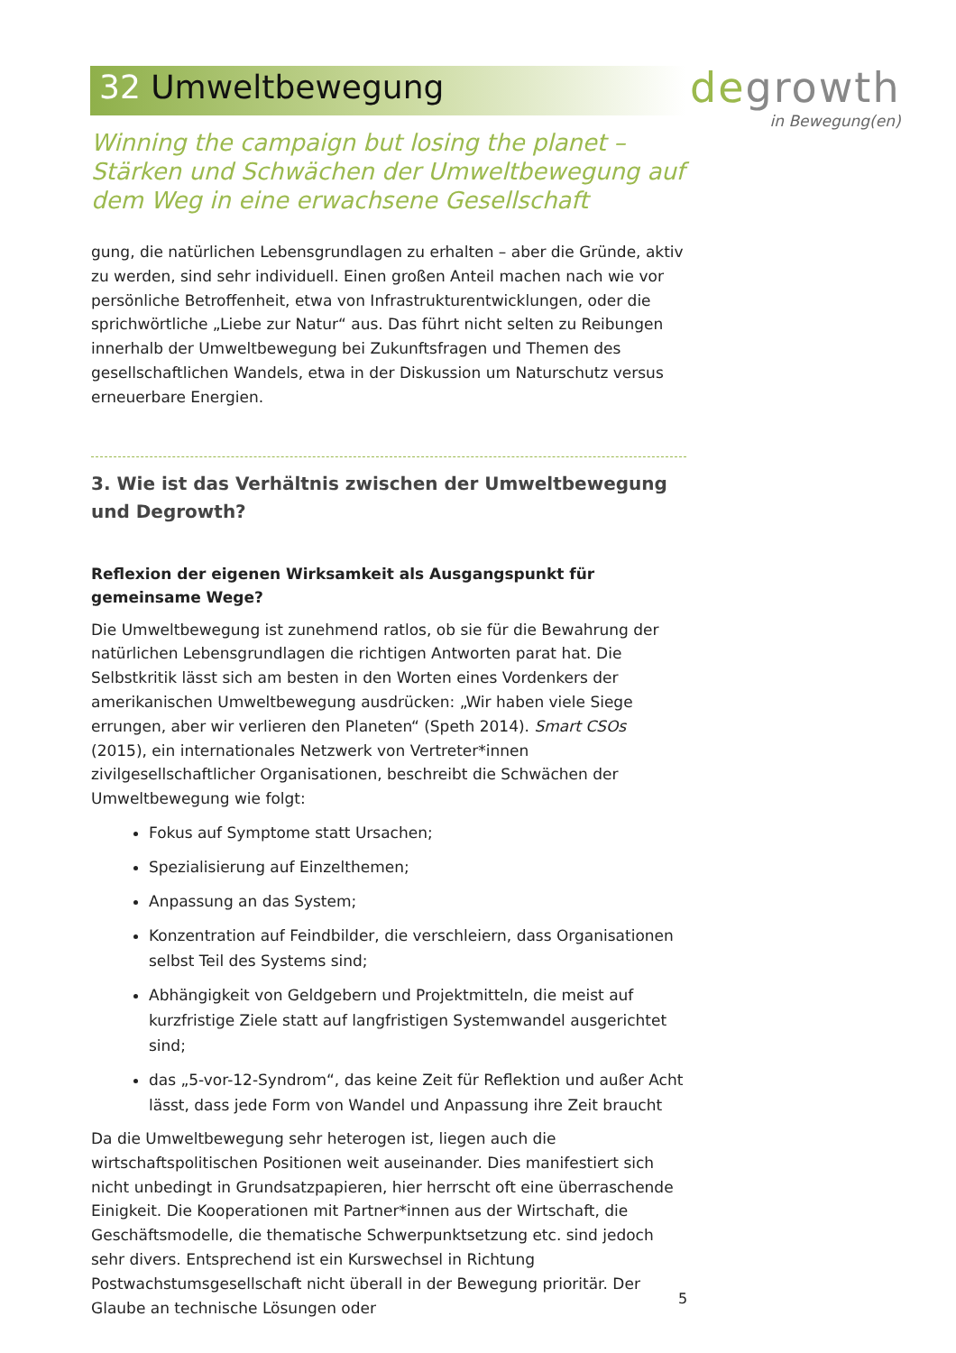32 Umweltbewegung degrowth
in Bewegung(en)
Winning the campaign but losing the planet – Stärken und Schwächen der Umweltbewegung auf dem Weg in eine erwachsene Gesellschaft
gung, die natürlichen Lebensgrundlagen zu erhalten – aber die Gründe, aktiv zu werden, sind sehr individuell. Einen großen Anteil machen nach wie vor persönliche Betroffenheit, etwa von Infrastrukturentwicklungen, oder die sprichwörtliche „Liebe zur Natur“ aus. Das führt nicht selten zu Reibungen innerhalb der Umweltbewegung bei Zukunftsfragen und Themen des gesellschaftlichen Wandels, etwa in der Diskussion um Naturschutz versus erneuerbare Energien.
3. Wie ist das Verhältnis zwischen der Umweltbewegung und Degrowth?
Reflexion der eigenen Wirksamkeit als Ausgangspunkt für gemeinsame Wege?
Die Umweltbewegung ist zunehmend ratlos, ob sie für die Bewahrung der natürlichen Lebensgrundlagen die richtigen Antworten parat hat. Die Selbstkritik lässt sich am besten in den Worten eines Vordenkers der amerikanischen Umweltbewegung ausdrücken: „Wir haben viele Siege errungen, aber wir verlieren den Planeten“ (Speth 2014). Smart CSOs (2015), ein internationales Netzwerk von Vertreter*innen zivilgesellschaftlicher Organisationen, beschreibt die Schwächen der Umweltbewegung wie folgt:
Fokus auf Symptome statt Ursachen;
Spezialisierung auf Einzelthemen;
Anpassung an das System;
Konzentration auf Feindbilder, die verschleiern, dass Organisationen selbst Teil des Systems sind;
Abhängigkeit von Geldgebern und Projektmitteln, die meist auf kurzfristige Ziele statt auf langfristigen Systemwandel ausgerichtet sind;
das „5-vor-12-Syndrom“, das keine Zeit für Reflektion und außer Acht lässt, dass jede Form von Wandel und Anpassung ihre Zeit braucht
Da die Umweltbewegung sehr heterogen ist, liegen auch die wirtschaftspolitischen Positionen weit auseinander. Dies manifestiert sich nicht unbedingt in Grundsatzpapieren, hier herrscht oft eine überraschende Einigkeit. Die Kooperationen mit Partner*innen aus der Wirtschaft, die Geschäftsmodelle, die thematische Schwerpunktsetzung etc. sind jedoch sehr divers. Entsprechend ist ein Kurswechsel in Richtung Postwachstumsgesellschaft nicht überall in der Bewegung prioritär. Der Glaube an technische Lösungen oder
5